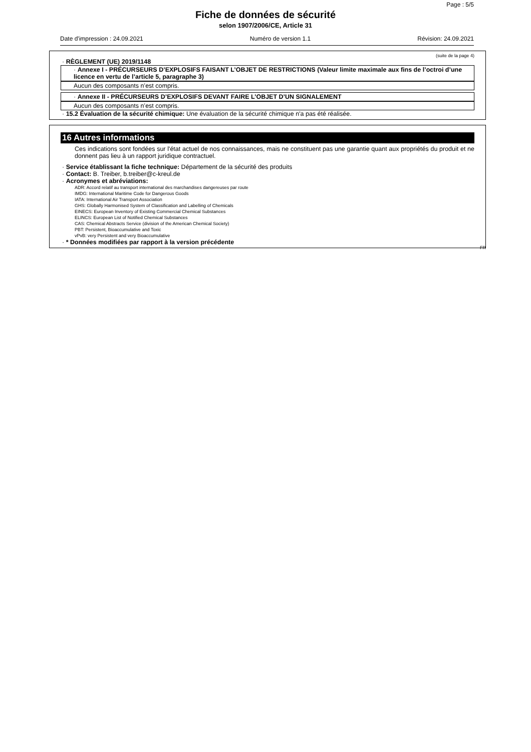Page : 5/5
Fiche de données de sécurité
selon 1907/2006/CE, Article 31
Date d'impression : 24.09.2021 Numéro de version 1.1 Révision: 24.09.2021
(suite de la page 4)
· RÈGLEMENT (UE) 2019/1148
· Annexe I - PRÉCURSEURS D’EXPLOSIFS FAISANT L’OBJET DE RESTRICTIONS (Valeur limite maximale aux fins de l’octroi d’une licence en vertu de l’article 5, paragraphe 3)
Aucun des composants n’est compris.
· Annexe II - PRÉCURSEURS D’EXPLOSIFS DEVANT FAIRE L’OBJET D’UN SIGNALEMENT
Aucun des composants n’est compris.
· 15.2 Évaluation de la sécurité chimique: Une évaluation de la sécurité chimique n'a pas été réalisée.
16 Autres informations
Ces indications sont fondées sur l'état actuel de nos connaissances, mais ne constituent pas une garantie quant aux propriétés du produit et ne donnent pas lieu à un rapport juridique contractuel.
· Service établissant la fiche technique: Département de la sécurité des produits
· Contact: B. Treiber, b.treiber@c-kreul.de
· Acronymes et abréviations:
ADR: Accord relatif au transport international des marchandises dangereuses par route
IMDG: International Maritime Code for Dangerous Goods
IATA: International Air Transport Association
GHS: Globally Harmonised System of Classification and Labelling of Chemicals
EINECS: European Inventory of Existing Commercial Chemical Substances
ELINCS: European List of Notified Chemical Substances
CAS: Chemical Abstracts Service (division of the American Chemical Society)
PBT: Persistent, Bioaccumulative and Toxic
vPvB: very Persistent and very Bioaccumulative
· * Données modifiées par rapport à la version précédente
FR